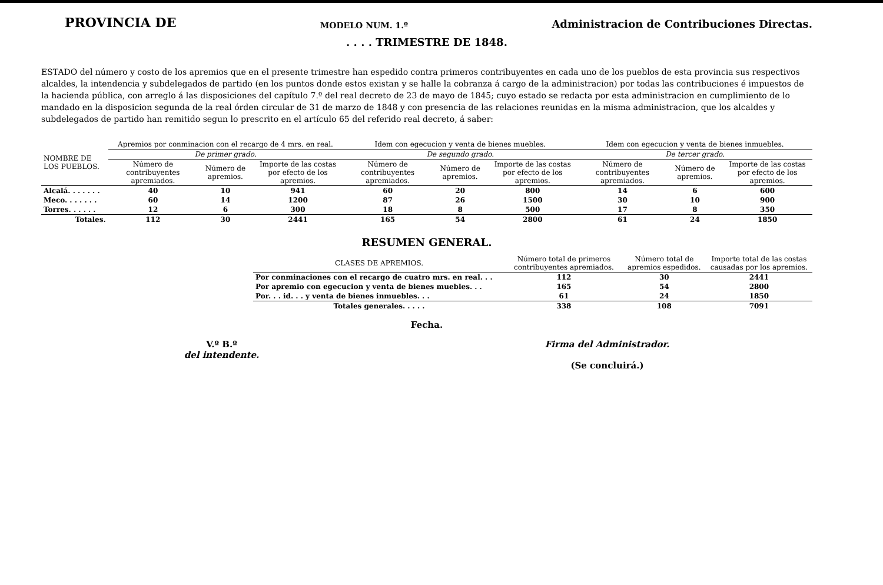PROVINCIA DE
MODELO NUM. 1.º
Administracion de Contribuciones Directas.
. . . . TRIMESTRE DE 1848.
ESTADO del número y costo de los apremios que en el presente trimestre han espedido contra primeros contribuyentes en cada uno de los pueblos de esta provincia sus respectivos alcaldes, la intendencia y subdelegados de partido (en los puntos donde estos existan y se halle la cobranza á cargo de la administracion) por todas las contribuciones é impuestos de la hacienda pública, con arreglo á las disposiciones del capítulo 7.º del real decreto de 23 de mayo de 1845; cuyo estado se redacta por esta administracion en cumplimiento de lo mandado en la disposicion segunda de la real órden circular de 31 de marzo de 1848 y con presencia de las relaciones reunidas en la misma administracion, que los alcaldes y subdelegados de partido han remitido segun lo prescrito en el artículo 65 del referido real decreto, á saber:
| NOMBRE DE LOS PUEBLOS. | Apremios por conminacion con el recargo de 4 mrs. en real. | | | Idem con egecucion y venta de bienes muebles. | | | Idem con egecucion y venta de bienes inmuebles. | | |
| --- | --- | --- | --- | --- | --- | --- | --- | --- | --- |
| | De primer grado. | | | De segundo grado. | | | De tercer grado. | | |
| | Número de contribuyentes apremiados. | Número de apremios. | Importe de las costas por efecto de los apremios. | Número de contribuyentes apremiados. | Número de apremios. | Importe de las costas por efecto de los apremios. | Número de contribuyentes apremiados. | Número de apremios. | Importe de las costas por efecto de los apremios. |
| Alcalá. . . . . . . | 40 | 10 | 941 | 60 | 20 | 800 | 14 | 6 | 600 |
| Meco. . . . . . . | 60 | 14 | 1200 | 87 | 26 | 1500 | 30 | 10 | 900 |
| Torres. . . . . . | 12 | 6 | 300 | 18 | 8 | 500 | 17 | 8 | 350 |
| Totales. | 112 | 30 | 2441 | 165 | 54 | 2800 | 61 | 24 | 1850 |
RESUMEN GENERAL.
| CLASES DE APREMIOS. | Número total de primeros contribuyentes apremiados. | Número total de apremios espedidos. | Importe total de las costas causadas por los apremios. |
| --- | --- | --- | --- |
| Por conminaciones con el recargo de cuatro mrs. en real. . . | 112 | 30 | 2441 |
| Por apremio con egecucion y venta de bienes muebles. . . | 165 | 54 | 2800 |
| Por. . . id. . . y venta de bienes inmuebles. . . | 61 | 24 | 1850 |
| Totales generales. . . . . | 338 | 108 | 7091 |
Fecha.
V.º B.º
del intendente.
Firma del Administrador.
(Se concluirá.)